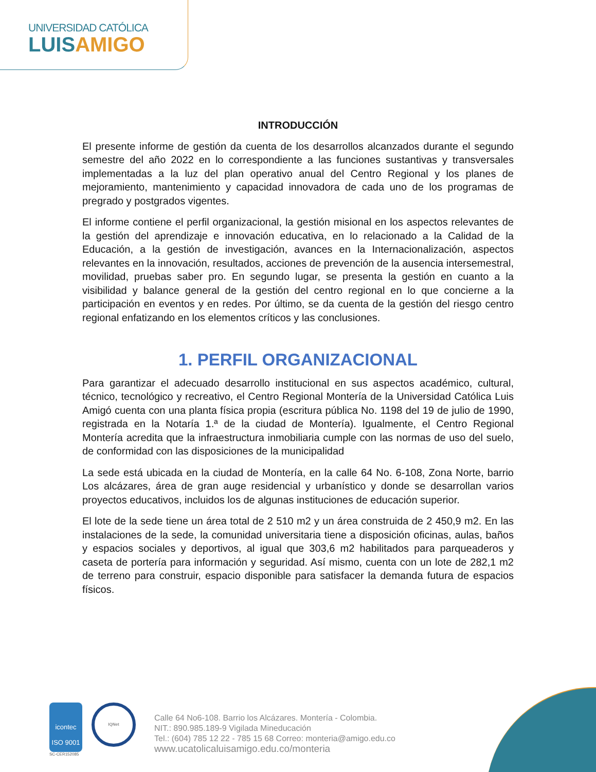UNIVERSIDAD CATÓLICA
LUISAMIGO
INTRODUCCIÓN
El presente informe de gestión da cuenta de los desarrollos alcanzados durante el segundo semestre del año 2022 en lo correspondiente a las funciones sustantivas y transversales implementadas a la luz del plan operativo anual del Centro Regional y los planes de mejoramiento, mantenimiento y capacidad innovadora de cada uno de los programas de pregrado y postgrados vigentes.
El informe contiene el perfil organizacional, la gestión misional en los aspectos relevantes de la gestión del aprendizaje e innovación educativa, en lo relacionado a la Calidad de la Educación, a la gestión de investigación, avances en la Internacionalización, aspectos relevantes en la innovación, resultados, acciones de prevención de la ausencia intersemestral, movilidad, pruebas saber pro. En segundo lugar, se presenta la gestión en cuanto a la visibilidad y balance general de la gestión del centro regional en lo que concierne a la participación en eventos y en redes. Por último, se da cuenta de la gestión del riesgo centro regional enfatizando en los elementos críticos y las conclusiones.
1. PERFIL ORGANIZACIONAL
Para garantizar el adecuado desarrollo institucional en sus aspectos académico, cultural, técnico, tecnológico y recreativo, el Centro Regional Montería de la Universidad Católica Luis Amigó cuenta con una planta física propia (escritura pública No. 1198 del 19 de julio de 1990, registrada en la Notaría 1.ª de la ciudad de Montería). Igualmente, el Centro Regional Montería acredita que la infraestructura inmobiliaria cumple con las normas de uso del suelo, de conformidad con las disposiciones de la municipalidad
La sede está ubicada en la ciudad de Montería, en la calle 64 No. 6-108, Zona Norte, barrio Los alcázares, área de gran auge residencial y urbanístico y donde se desarrollan varios proyectos educativos, incluidos los de algunas instituciones de educación superior.
El lote de la sede tiene un área total de 2 510 m2 y un área construida de 2 450,9 m2. En las instalaciones de la sede, la comunidad universitaria tiene a disposición oficinas, aulas, baños y espacios sociales y deportivos, al igual que 303,6 m2 habilitados para parqueaderos y caseta de portería para información y seguridad. Así mismo, cuenta con un lote de 282,1 m2 de terreno para construir, espacio disponible para satisfacer la demanda futura de espacios físicos.
icontec
ISO 9001 IQNet
SC-CER152085
Calle 64 No6-108. Barrio los Alcázares. Montería - Colombia.
NIT.: 890.985.189-9 Vigilada Mineducación
Tel.: (604) 785 12 22 - 785 15 68 Correo: monteria@amigo.edu.co
www.ucatolicaluisamigo.edu.co/monteria